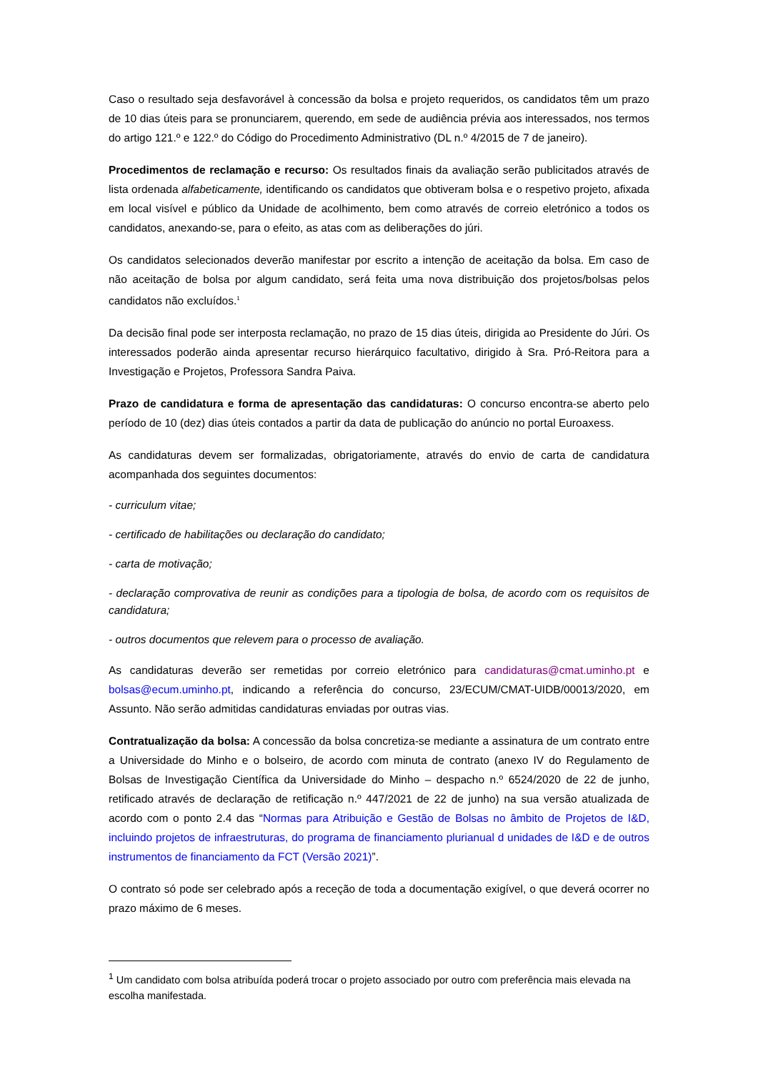Caso o resultado seja desfavorável à concessão da bolsa e projeto requeridos, os candidatos têm um prazo de 10 dias úteis para se pronunciarem, querendo, em sede de audiência prévia aos interessados, nos termos do artigo 121.º e 122.º do Código do Procedimento Administrativo (DL n.º 4/2015 de 7 de janeiro).
Procedimentos de reclamação e recurso: Os resultados finais da avaliação serão publicitados através de lista ordenada alfabeticamente, identificando os candidatos que obtiveram bolsa e o respetivo projeto, afixada em local visível e público da Unidade de acolhimento, bem como através de correio eletrónico a todos os candidatos, anexando-se, para o efeito, as atas com as deliberações do júri.
Os candidatos selecionados deverão manifestar por escrito a intenção de aceitação da bolsa. Em caso de não aceitação de bolsa por algum candidato, será feita uma nova distribuição dos projetos/bolsas pelos candidatos não excluídos.<sup>1</sup>
Da decisão final pode ser interposta reclamação, no prazo de 15 dias úteis, dirigida ao Presidente do Júri. Os interessados poderão ainda apresentar recurso hierárquico facultativo, dirigido à Sra. Pró-Reitora para a Investigação e Projetos, Professora Sandra Paiva.
Prazo de candidatura e forma de apresentação das candidaturas: O concurso encontra-se aberto pelo período de 10 (dez) dias úteis contados a partir da data de publicação do anúncio no portal Euroaxess.
As candidaturas devem ser formalizadas, obrigatoriamente, através do envio de carta de candidatura acompanhada dos seguintes documentos:
- curriculum vitae;
- certificado de habilitações ou declaração do candidato;
- carta de motivação;
- declaração comprovativa de reunir as condições para a tipologia de bolsa, de acordo com os requisitos de candidatura;
- outros documentos que relevem para o processo de avaliação.
As candidaturas deverão ser remetidas por correio eletrónico para candidaturas@cmat.uminho.pt e bolsas@ecum.uminho.pt, indicando a referência do concurso, 23/ECUM/CMAT-UIDB/00013/2020, em Assunto. Não serão admitidas candidaturas enviadas por outras vias.
Contratualização da bolsa: A concessão da bolsa concretiza-se mediante a assinatura de um contrato entre a Universidade do Minho e o bolseiro, de acordo com minuta de contrato (anexo IV do Regulamento de Bolsas de Investigação Científica da Universidade do Minho – despacho n.º 6524/2020 de 22 de junho, retificado através de declaração de retificação n.º 447/2021 de 22 de junho) na sua versão atualizada de acordo com o ponto 2.4 das “Normas para Atribuição e Gestão de Bolsas no âmbito de Projetos de I&D, incluindo projetos de infraestruturas, do programa de financiamento plurianual d unidades de I&D e de outros instrumentos de financiamento da FCT (Versão 2021)”.
O contrato só pode ser celebrado após a receção de toda a documentação exigível, o que deverá ocorrer no prazo máximo de 6 meses.
<sup>1</sup> Um candidato com bolsa atribuída poderá trocar o projeto associado por outro com preferência mais elevada na escolha manifestada.